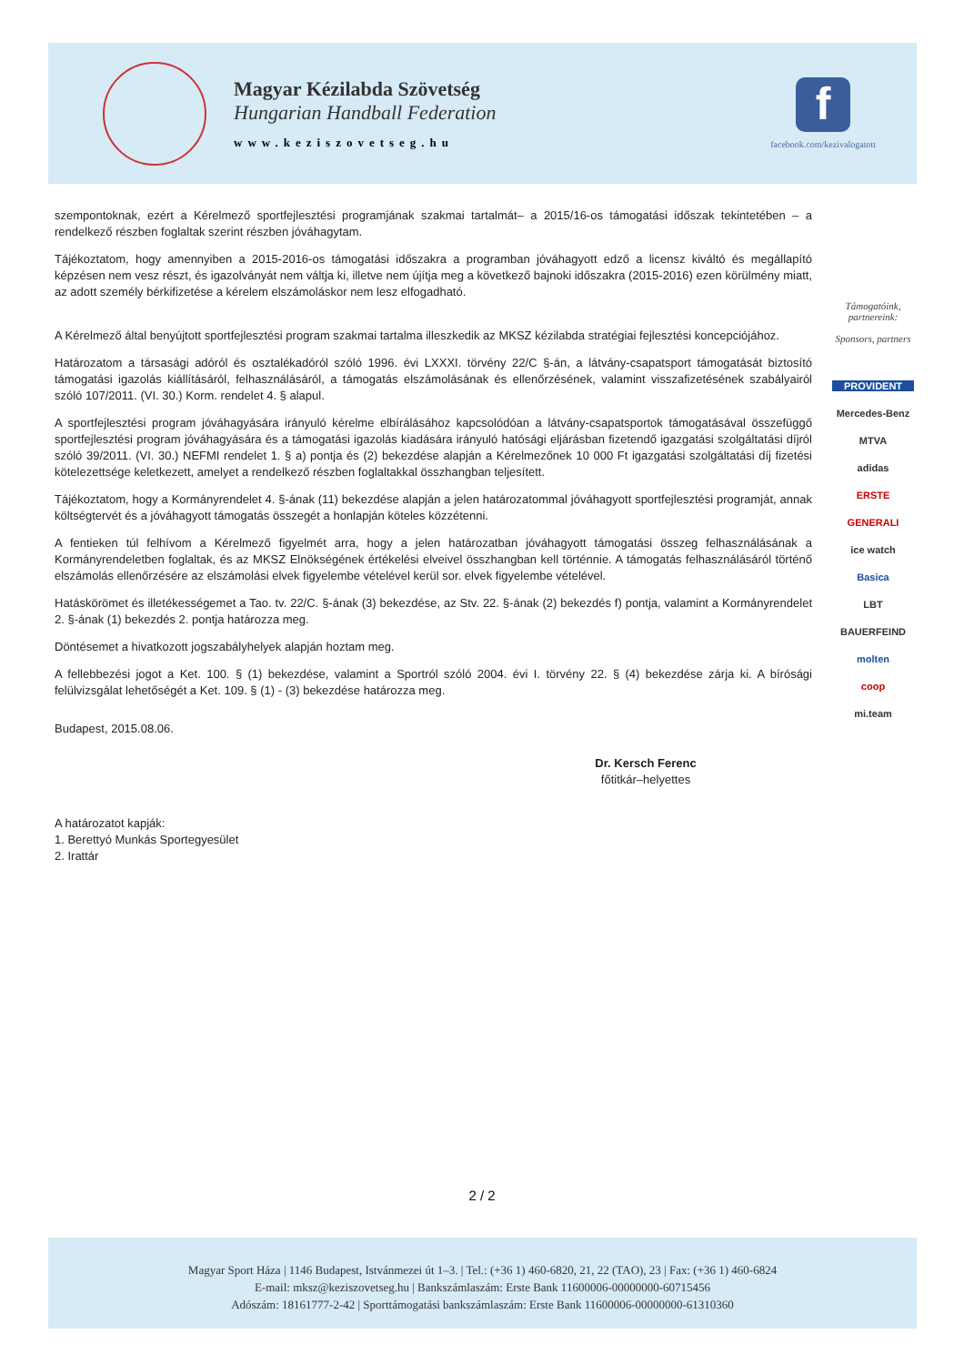Magyar Kézilabda Szövetség
Hungarian Handball Federation
www.keziszovetseg.hu
f
facebook.com/kezivalogatott
szempontoknak, ezért a Kérelmező sportfejlesztési programjának szakmai tartalmát– a 2015/16-os támogatási időszak tekintetében – a rendelkező részben foglaltak szerint részben jóváhagytam.
Tájékoztatom, hogy amennyiben a 2015-2016-os támogatási időszakra a programban jóváhagyott edző a licensz kiváltó és megállapító képzésen nem vesz részt, és igazolványát nem váltja ki, illetve nem újítja meg a következő bajnoki időszakra (2015-2016) ezen körülmény miatt, az adott személy bérkifizetése a kérelem elszámoláskor nem lesz elfogadható.
A Kérelmező által benyújtott sportfejlesztési program szakmai tartalma illeszkedik az MKSZ kézilabda stratégiai fejlesztési koncepciójához.
Határozatom a társasági adóról és osztalékadóról szóló 1996. évi LXXXI. törvény 22/C §-án, a látvány-csapatsport támogatását biztosító támogatási igazolás kiállításáról, felhasználásáról, a támogatás elszámolásának és ellenőrzésének, valamint visszafizetésének szabályairól szóló 107/2011. (VI. 30.) Korm. rendelet 4. § alapul.
A sportfejlesztési program jóváhagyására irányuló kérelme elbírálásához kapcsolódóan a látvány-csapatsportok támogatásával összefüggő sportfejlesztési program jóváhagyására és a támogatási igazolás kiadására irányuló hatósági eljárásban fizetendő igazgatási szolgáltatási díjról szóló 39/2011. (VI. 30.) NEFMI rendelet 1. § a) pontja és (2) bekezdése alapján a Kérelmezőnek 10 000 Ft igazgatási szolgáltatási díj fizetési kötelezettsége keletkezett, amelyet a rendelkező részben foglaltakkal összhangban teljesített.
Tájékoztatom, hogy a Kormányrendelet 4. §-ának (11) bekezdése alapján a jelen határozatommal jóváhagyott sportfejlesztési programját, annak költségtervét és a jóváhagyott támogatás összegét a honlapján köteles közzétenni.
A fentieken túl felhívom a Kérelmező figyelmét arra, hogy a jelen határozatban jóváhagyott támogatási összeg felhasználásának a Kormányrendeletben foglaltak, és az MKSZ Elnökségének értékelési elveivel összhangban kell történnie. A támogatás felhasználásáról történő elszámolás ellenőrzésére az elszámolási elvek figyelembe vételével kerül sor. elvek figyelembe vételével.
Hatáskörömet és illetékességemet a Tao. tv. 22/C. §-ának (3) bekezdése, az Stv. 22. §-ának (2) bekezdés f) pontja, valamint a Kormányrendelet 2. §-ának (1) bekezdés 2. pontja határozza meg.
Döntésemet a hivatkozott jogszabályhelyek alapján hoztam meg.
A fellebbezési jogot a Ket. 100. § (1) bekezdése, valamint a Sportról szóló 2004. évi I. törvény 22. § (4) bekezdése zárja ki. A bírósági felülvizsgálat lehetőségét a Ket. 109. § (1) - (3) bekezdése határozza meg.
Budapest, 2015.08.06.
Dr. Kersch Ferenc
főtitkár–helyettes
A határozatot kapják:
1. Berettyó Munkás Sportegyesület
2. Irattár
Támogatóink, partnereink:
Sponsors, partners
PROVIDENT
Mercedes-Benz
MTVA
adidas
ERSTE
GENERALI
ice watch
Basica
LBT
BAUERFEIND
molten
coop
mi.team
2 / 2
Magyar Sport Háza | 1146 Budapest, Istvánmezei út 1–3. | Tel.: (+36 1) 460-6820, 21, 22 (TAO), 23 | Fax: (+36 1) 460-6824
E-mail: mksz@keziszovetseg.hu | Bankszámlaszám: Erste Bank 11600006-00000000-60715456
Adószám: 18161777-2-42 | Sporttámogatási bankszámlaszám: Erste Bank 11600006-00000000-61310360